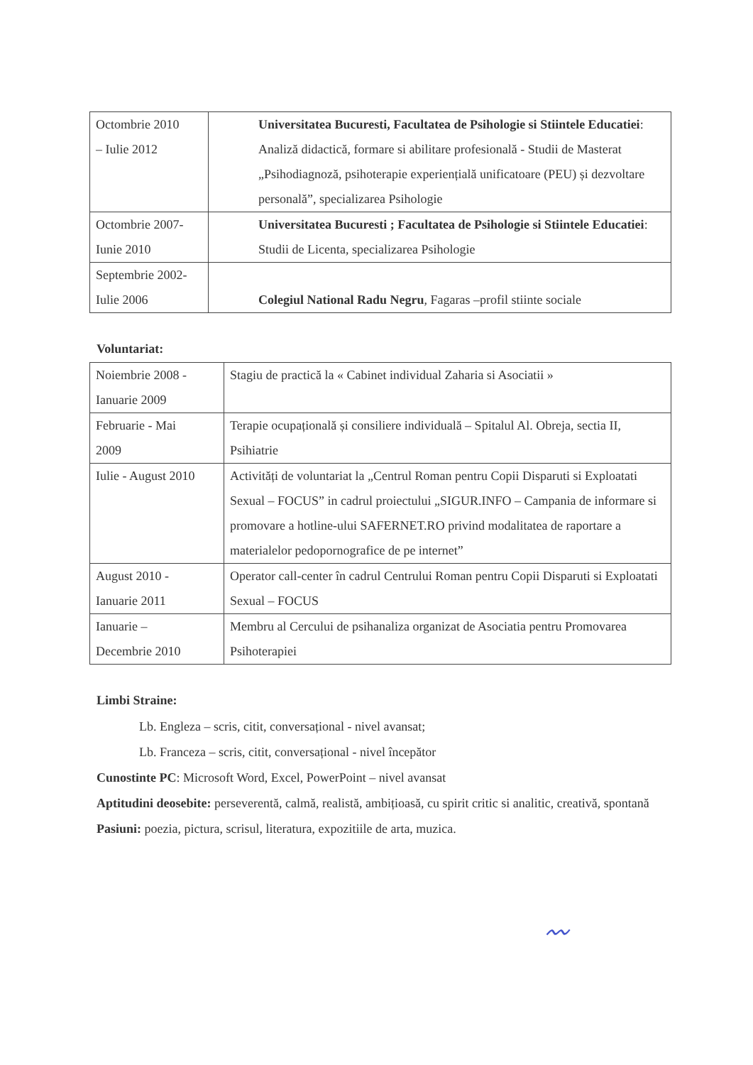| Octombrie 2010 – Iulie 2012 | Universitatea Bucuresti, Facultatea de Psihologie si Stiintele Educatiei : Analiză didactică, formare si abilitare profesională - Studii de Masterat „Psihodiagnoză, psihoterapie experiențială unificatoare (PEU) și dezvoltare personală”, specializarea Psihologie |
| Octombrie 2007- Iunie 2010 | Universitatea Bucuresti ; Facultatea de Psihologie si Stiintele Educatiei : Studii de Licenta, specializarea Psihologie |
| Septembrie 2002- Iulie 2006 | Colegiul National Radu Negru , Fagaras –profil stiinte sociale |
Voluntariat:
| Noiembrie 2008 - Ianuarie 2009 | Stagiu de practică la « Cabinet individual Zaharia si Asociatii » |
| Februarie - Mai 2009 | Terapie ocupațională și consiliere individuală – Spitalul Al. Obreja, sectia II, Psihiatrie |
| Iulie - August 2010 | Activități de voluntariat la „Centrul Roman pentru Copii Disparuti si Exploatati Sexual – FOCUS” in cadrul proiectului „SIGUR.INFO – Campania de informare si promovare a hotline-ului SAFERNET.RO privind modalitatea de raportare a materialelor pedopornografice de pe internet” |
| August 2010 - Ianuarie 2011 | Operator call-center în cadrul Centrului Roman pentru Copii Disparuti si Exploatati Sexual – FOCUS |
| Ianuarie – Decembrie 2010 | Membru al Cercului de psihanaliza organizat de Asociatia pentru Promovarea Psihoterapiei |
Limbi Straine:
Lb. Engleza – scris, citit, conversațional - nivel avansat;
Lb. Franceza – scris, citit, conversațional - nivel începător
Cunostinte PC: Microsoft Word, Excel, PowerPoint – nivel avansat
Aptitudini deosebite: perseverentă, calmă, realistă, ambițioasă, cu spirit critic si analitic, creativă, spontană
Pasiuni: poezia, pictura, scrisul, literatura, expozitiile de arta, muzica.
〰